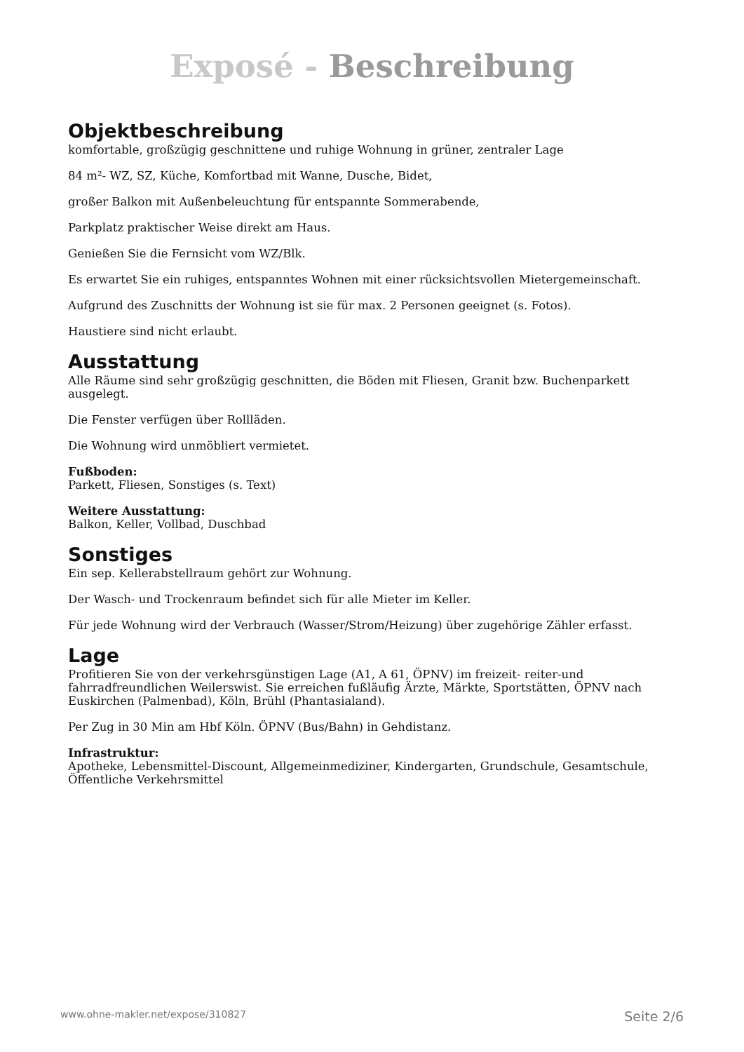Exposé - Beschreibung
Objektbeschreibung
komfortable, großzügig geschnittene und ruhige Wohnung in grüner, zentraler Lage
84 m²- WZ, SZ, Küche, Komfortbad mit Wanne, Dusche, Bidet,
großer Balkon mit Außenbeleuchtung für entspannte Sommerabende,
Parkplatz praktischer Weise direkt am Haus.
Genießen Sie die Fernsicht vom WZ/Blk.
Es erwartet Sie ein ruhiges, entspanntes Wohnen mit einer rücksichtsvollen Mietergemeinschaft.
Aufgrund des Zuschnitts der Wohnung ist sie für max. 2 Personen geeignet (s. Fotos).
Haustiere sind nicht erlaubt.
Ausstattung
Alle Räume sind sehr großzügig geschnitten, die Böden mit Fliesen, Granit bzw. Buchenparkett ausgelegt.
Die Fenster verfügen über Rollläden.
Die Wohnung wird unmöbliert vermietet.
Fußboden:
Parkett, Fliesen, Sonstiges (s. Text)
Weitere Ausstattung:
Balkon, Keller, Vollbad, Duschbad
Sonstiges
Ein sep. Kellerabstellraum gehört zur Wohnung.
Der Wasch- und Trockenraum befindet sich für alle Mieter im Keller.
Für jede Wohnung wird der Verbrauch (Wasser/Strom/Heizung) über zugehörige Zähler erfasst.
Lage
Profitieren Sie von der verkehrsgünstigen Lage (A1, A 61, ÖPNV) im freizeit- reiter-und fahrradfreundlichen Weilerswist. Sie erreichen fußläufig Ärzte, Märkte, Sportstätten, ÖPNV nach Euskirchen (Palmenbad), Köln, Brühl (Phantasialand).
Per Zug in 30 Min am Hbf Köln. ÖPNV (Bus/Bahn) in Gehdistanz.
Infrastruktur:
Apotheke, Lebensmittel-Discount, Allgemeinmediziner, Kindergarten, Grundschule, Gesamtschule, Öffentliche Verkehrsmittel
www.ohne-makler.net/expose/310827 Seite 2/6